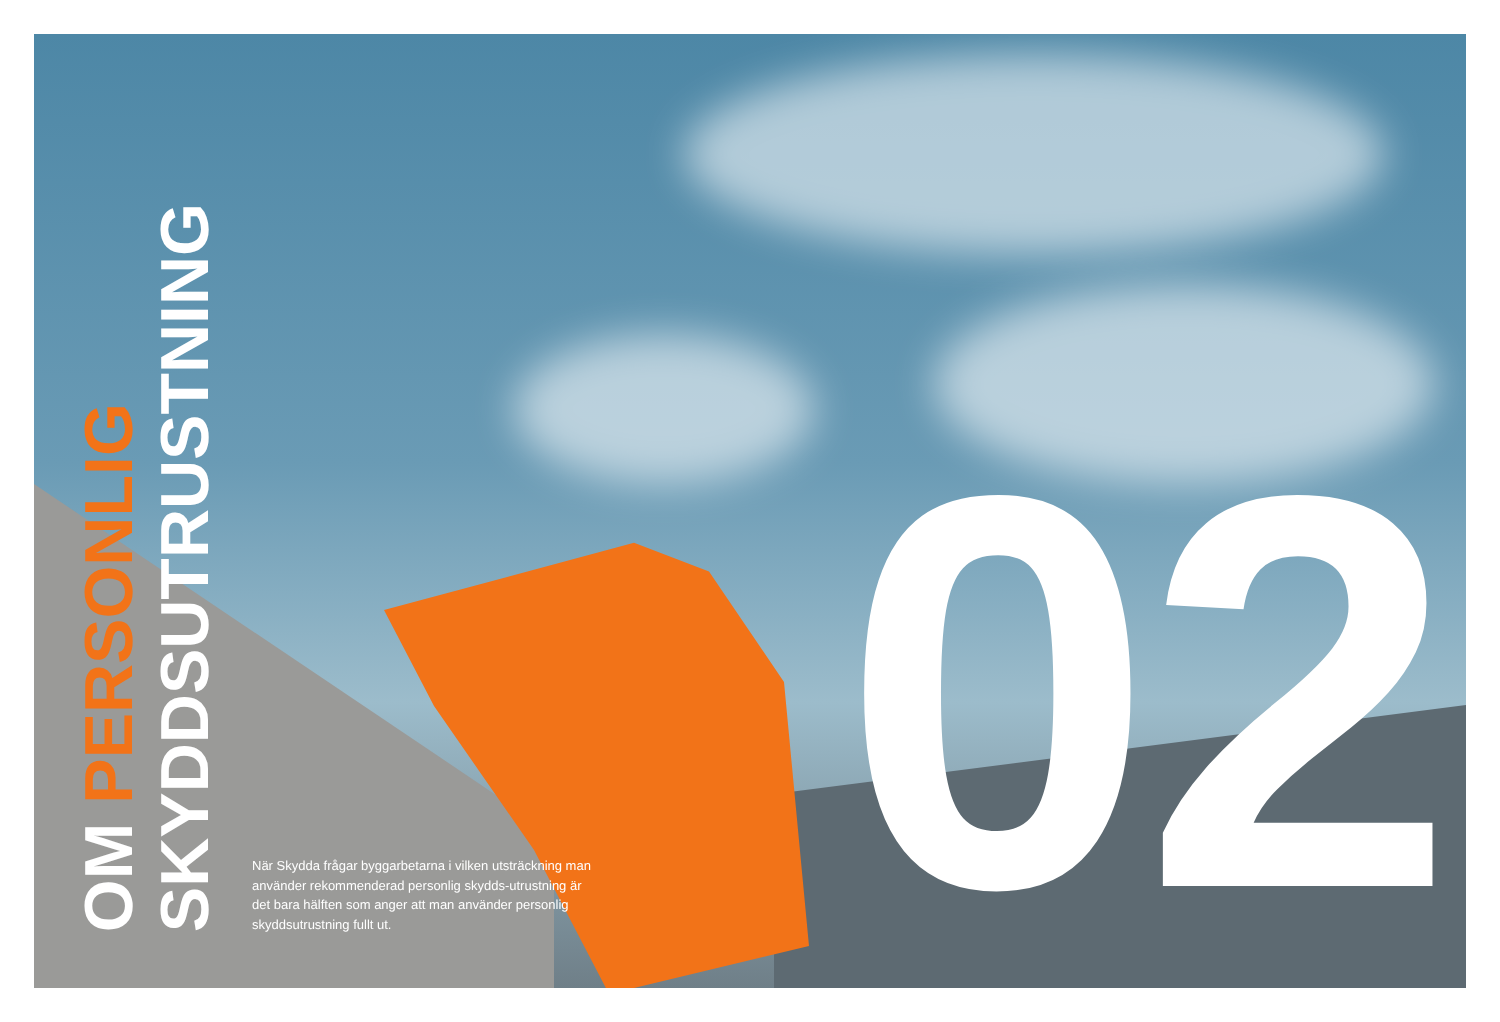OM PERSONLIG
SKYDDSUTRUSTNING
När Skydda frågar byggarbetarna i vilken utsträckning man använder rekommenderad personlig skydds-utrustning är det bara hälften som anger att man använder personlig skyddsutrustning fullt ut.
02